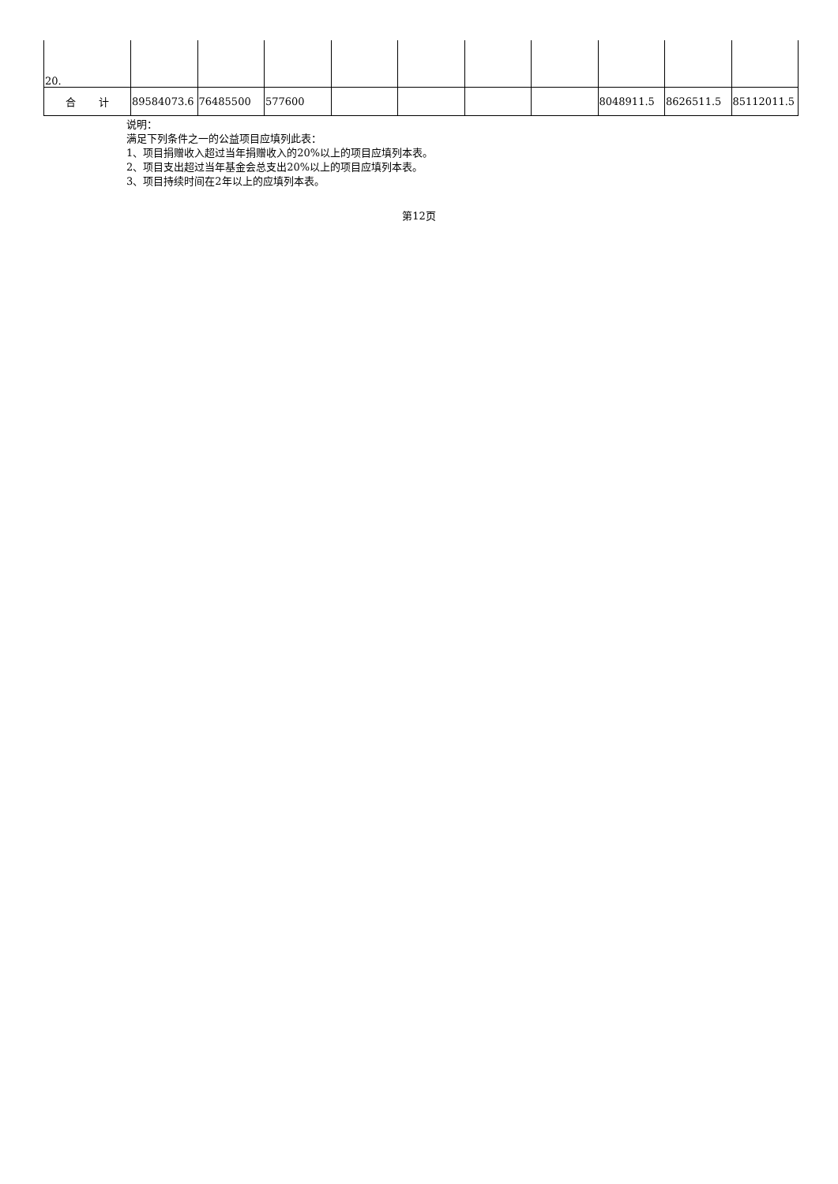| 20. | | | | | | | | | | |
| 合 计 | 89584073.6 | 76485500 | 577600 | | | | | 8048911.5 | 8626511.5 | 85112011.5 |
说明：
满足下列条件之一的公益项目应填列此表：
1、项目捐赠收入超过当年捐赠收入的20%以上的项目应填列本表。
2、项目支出超过当年基金会总支出20%以上的项目应填列本表。
3、项目持续时间在2年以上的应填列本表。
第12页